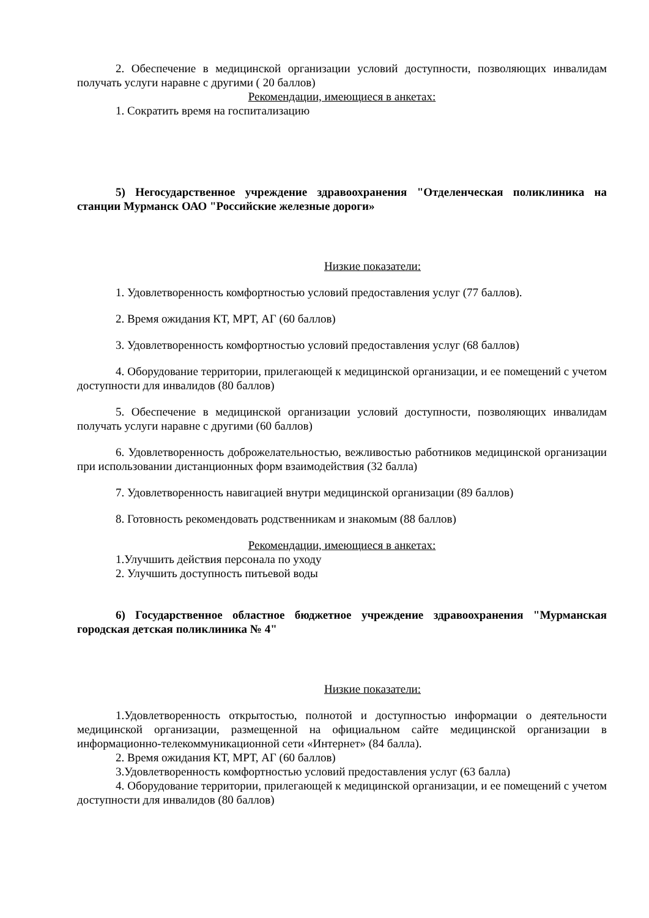2. Обеспечение в медицинской организации условий доступности, позволяющих инвалидам получать услуги наравне с другими ( 20 баллов)
Рекомендации, имеющиеся в анкетах:
1. Сократить время на госпитализацию
5) Негосударственное учреждение здравоохранения "Отделенческая поликлиника на станции Мурманск ОАО "Российские железные дороги»
Низкие показатели:
1. Удовлетворенность комфортностью условий предоставления услуг (77 баллов).
2. Время ожидания КТ, МРТ, АГ (60 баллов)
3. Удовлетворенность комфортностью условий предоставления услуг (68 баллов)
4. Оборудование территории, прилегающей к медицинской организации, и ее помещений с учетом доступности для инвалидов (80 баллов)
5. Обеспечение в медицинской организации условий доступности, позволяющих инвалидам получать услуги наравне с другими (60 баллов)
6. Удовлетворенность доброжелательностью, вежливостью работников медицинской организации при использовании дистанционных форм взаимодействия (32 балла)
7. Удовлетворенность навигацией внутри медицинской организации (89 баллов)
8. Готовность рекомендовать родственникам и знакомым (88 баллов)
Рекомендации, имеющиеся в анкетах:
1.Улучшить действия персонала по уходу
2. Улучшить доступность питьевой воды
6) Государственное областное бюджетное учреждение здравоохранения "Мурманская городская детская поликлиника № 4"
Низкие показатели:
1.Удовлетворенность открытостью, полнотой и доступностью информации о деятельности медицинской организации, размещенной на официальном сайте медицинской организации в информационно-телекоммуникационной сети «Интернет» (84 балла).
2. Время ожидания КТ, МРТ, АГ (60 баллов)
3.Удовлетворенность комфортностью условий предоставления услуг (63 балла)
4. Оборудование территории, прилегающей к медицинской организации, и ее помещений с учетом доступности для инвалидов (80 баллов)